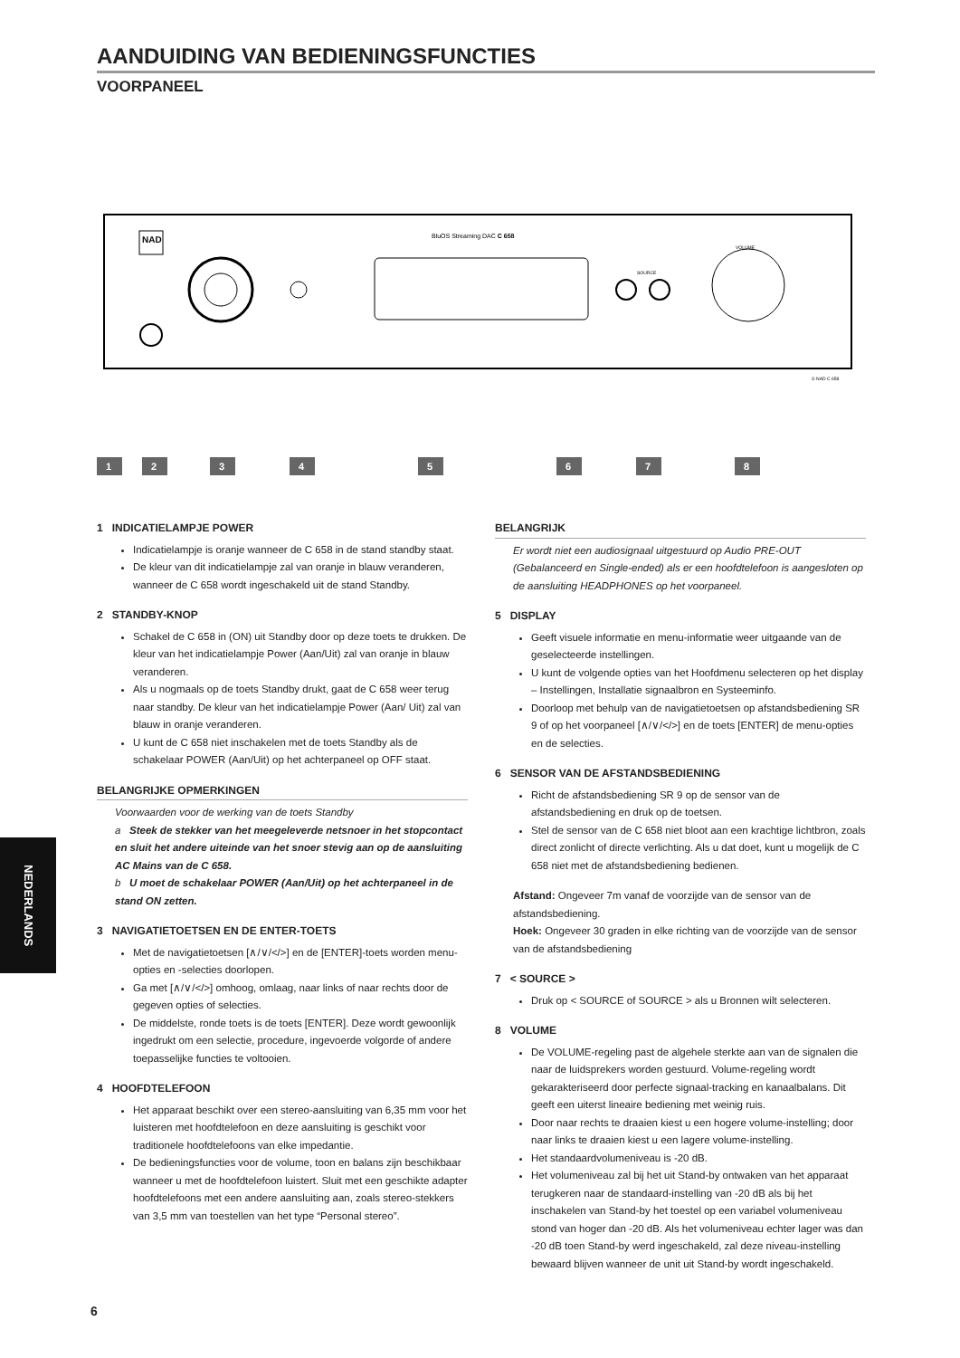AANDUIDING VAN BEDIENINGSFUNCTIES
VOORPANEEL
NAD
BluOS Streaming DAC C 658
SOURCE
VOLUME
© NAD C 658
1
2
3
4
5
6
7
8
1 INDICATIELAMPJE POWER
Indicatielampje is oranje wanneer de C 658 in de stand standby staat.
De kleur van dit indicatielampje zal van oranje in blauw veranderen, wanneer de C 658 wordt ingeschakeld uit de stand Standby.
2 STANDBY-KNOP
Schakel de C 658 in (ON) uit Standby door op deze toets te drukken. De kleur van het indicatielampje Power (Aan/Uit) zal van oranje in blauw veranderen.
Als u nogmaals op de toets Standby drukt, gaat de C 658 weer terug naar standby. De kleur van het indicatielampje Power (Aan/ Uit) zal van blauw in oranje veranderen.
U kunt de C 658 niet inschakelen met de toets Standby als de schakelaar POWER (Aan/Uit) op het achterpaneel op OFF staat.
BELANGRIJKE OPMERKINGEN
Voorwaarden voor de werking van de toets Standby
a Steek de stekker van het meegeleverde netsnoer in het stopcontact en sluit het andere uiteinde van het snoer stevig aan op de aansluiting AC Mains van de C 658.
b U moet de schakelaar POWER (Aan/Uit) op het achterpaneel in de stand ON zetten.
3 NAVIGATIETOETSEN EN DE ENTER-TOETS
Met de navigatietoetsen [∧/∨/</>] en de [ENTER]-toets worden menu-opties en -selecties doorlopen.
Ga met [∧/∨/</>] omhoog, omlaag, naar links of naar rechts door de gegeven opties of selecties.
De middelste, ronde toets is de toets [ENTER]. Deze wordt gewoonlijk ingedrukt om een selectie, procedure, ingevoerde volgorde of andere toepasselijke functies te voltooien.
4 HOOFDTELEFOON
Het apparaat beschikt over een stereo-aansluiting van 6,35 mm voor het luisteren met hoofdtelefoon en deze aansluiting is geschikt voor traditionele hoofdtelefoons van elke impedantie.
De bedieningsfuncties voor de volume, toon en balans zijn beschikbaar wanneer u met de hoofdtelefoon luistert. Sluit met een geschikte adapter hoofdtelefoons met een andere aansluiting aan, zoals stereo-stekkers van 3,5 mm van toestellen van het type “Personal stereo”.
BELANGRIJK
Er wordt niet een audiosignaal uitgestuurd op Audio PRE-OUT (Gebalanceerd en Single-ended) als er een hoofdtelefoon is aangesloten op de aansluiting HEADPHONES op het voorpaneel.
5 DISPLAY
Geeft visuele informatie en menu-informatie weer uitgaande van de geselecteerde instellingen.
U kunt de volgende opties van het Hoofdmenu selecteren op het display – Instellingen, Installatie signaalbron en Systeeminfo.
Doorloop met behulp van de navigatietoetsen op afstandsbediening SR 9 of op het voorpaneel [∧/∨/</>] en de toets [ENTER] de menu-opties en de selecties.
6 SENSOR VAN DE AFSTANDSBEDIENING
Richt de afstandsbediening SR 9 op de sensor van de afstandsbediening en druk op de toetsen.
Stel de sensor van de C 658 niet bloot aan een krachtige lichtbron, zoals direct zonlicht of directe verlichting. Als u dat doet, kunt u mogelijk de C 658 niet met de afstandsbediening bedienen.
Afstand: Ongeveer 7m vanaf de voorzijde van de sensor van de afstandsbediening.
Hoek: Ongeveer 30 graden in elke richting van de voorzijde van de sensor van de afstandsbediening
7 < SOURCE >
Druk op < SOURCE of SOURCE > als u Bronnen wilt selecteren.
8 VOLUME
De VOLUME-regeling past de algehele sterkte aan van de signalen die naar de luidsprekers worden gestuurd. Volume-regeling wordt gekarakteriseerd door perfecte signaal-tracking en kanaalbalans. Dit geeft een uiterst lineaire bediening met weinig ruis.
Door naar rechts te draaien kiest u een hogere volume-instelling; door naar links te draaien kiest u een lagere volume-instelling.
Het standaardvolumeniveau is -20 dB.
Het volumeniveau zal bij het uit Stand-by ontwaken van het apparaat terugkeren naar de standaard-instelling van -20 dB als bij het inschakelen van Stand-by het toestel op een variabel volumeniveau stond van hoger dan -20 dB. Als het volumeniveau echter lager was dan -20 dB toen Stand-by werd ingeschakeld, zal deze niveau-instelling bewaard blijven wanneer de unit uit Stand-by wordt ingeschakeld.
NEDERLANDS
6